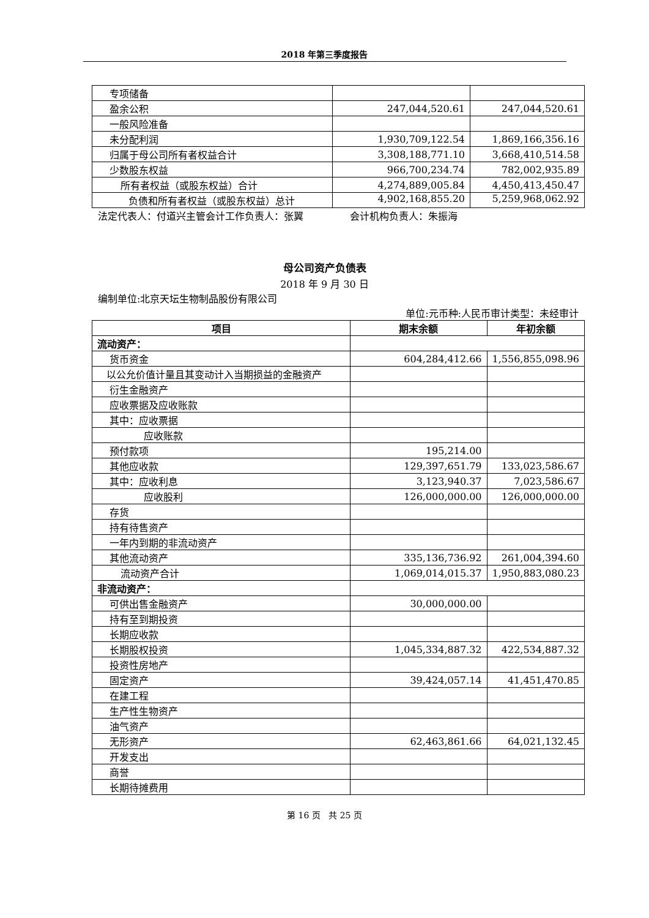2018 年第三季度报告
| 专项储备 | | |
| 盈余公积 | 247,044,520.61 | 247,044,520.61 |
| 一般风险准备 | | |
| 未分配利润 | 1,930,709,122.54 | 1,869,166,356.16 |
| 归属于母公司所有者权益合计 | 3,308,188,771.10 | 3,668,410,514.58 |
| 少数股东权益 | 966,700,234.74 | 782,002,935.89 |
| 所有者权益（或股东权益）合计 | 4,274,889,005.84 | 4,450,413,450.47 |
| 负债和所有者权益（或股东权益）总计 | 4,902,168,855.20 | 5,259,968,062.92 |
法定代表人：付道兴主管会计工作负责人：张翼 会计机构负责人：朱振海
母公司资产负债表
2018 年 9 月 30 日
编制单位:北京天坛生物制品股份有限公司
单位:元币种:人民币审计类型：未经审计
| 项目 | 期末余额 | 年初余额 |
| --- | --- | --- |
| 流动资产： | | |
| 货币资金 | 604,284,412.66 | 1,556,855,098.96 |
| 以公允价值计量且其变动计入当期损益的金融资产 | | |
| 衍生金融资产 | | |
| 应收票据及应收账款 | | |
| 其中：应收票据 | | |
| 应收账款 | | |
| 预付款项 | 195,214.00 | |
| 其他应收款 | 129,397,651.79 | 133,023,586.67 |
| 其中：应收利息 | 3,123,940.37 | 7,023,586.67 |
| 应收股利 | 126,000,000.00 | 126,000,000.00 |
| 存货 | | |
| 持有待售资产 | | |
| 一年内到期的非流动资产 | | |
| 其他流动资产 | 335,136,736.92 | 261,004,394.60 |
| 流动资产合计 | 1,069,014,015.37 | 1,950,883,080.23 |
| 非流动资产： | | |
| 可供出售金融资产 | 30,000,000.00 | |
| 持有至到期投资 | | |
| 长期应收款 | | |
| 长期股权投资 | 1,045,334,887.32 | 422,534,887.32 |
| 投资性房地产 | | |
| 固定资产 | 39,424,057.14 | 41,451,470.85 |
| 在建工程 | | |
| 生产性生物资产 | | |
| 油气资产 | | |
| 无形资产 | 62,463,861.66 | 64,021,132.45 |
| 开发支出 | | |
| 商誉 | | |
| 长期待摊费用 | | |
第 16 页 共 25 页